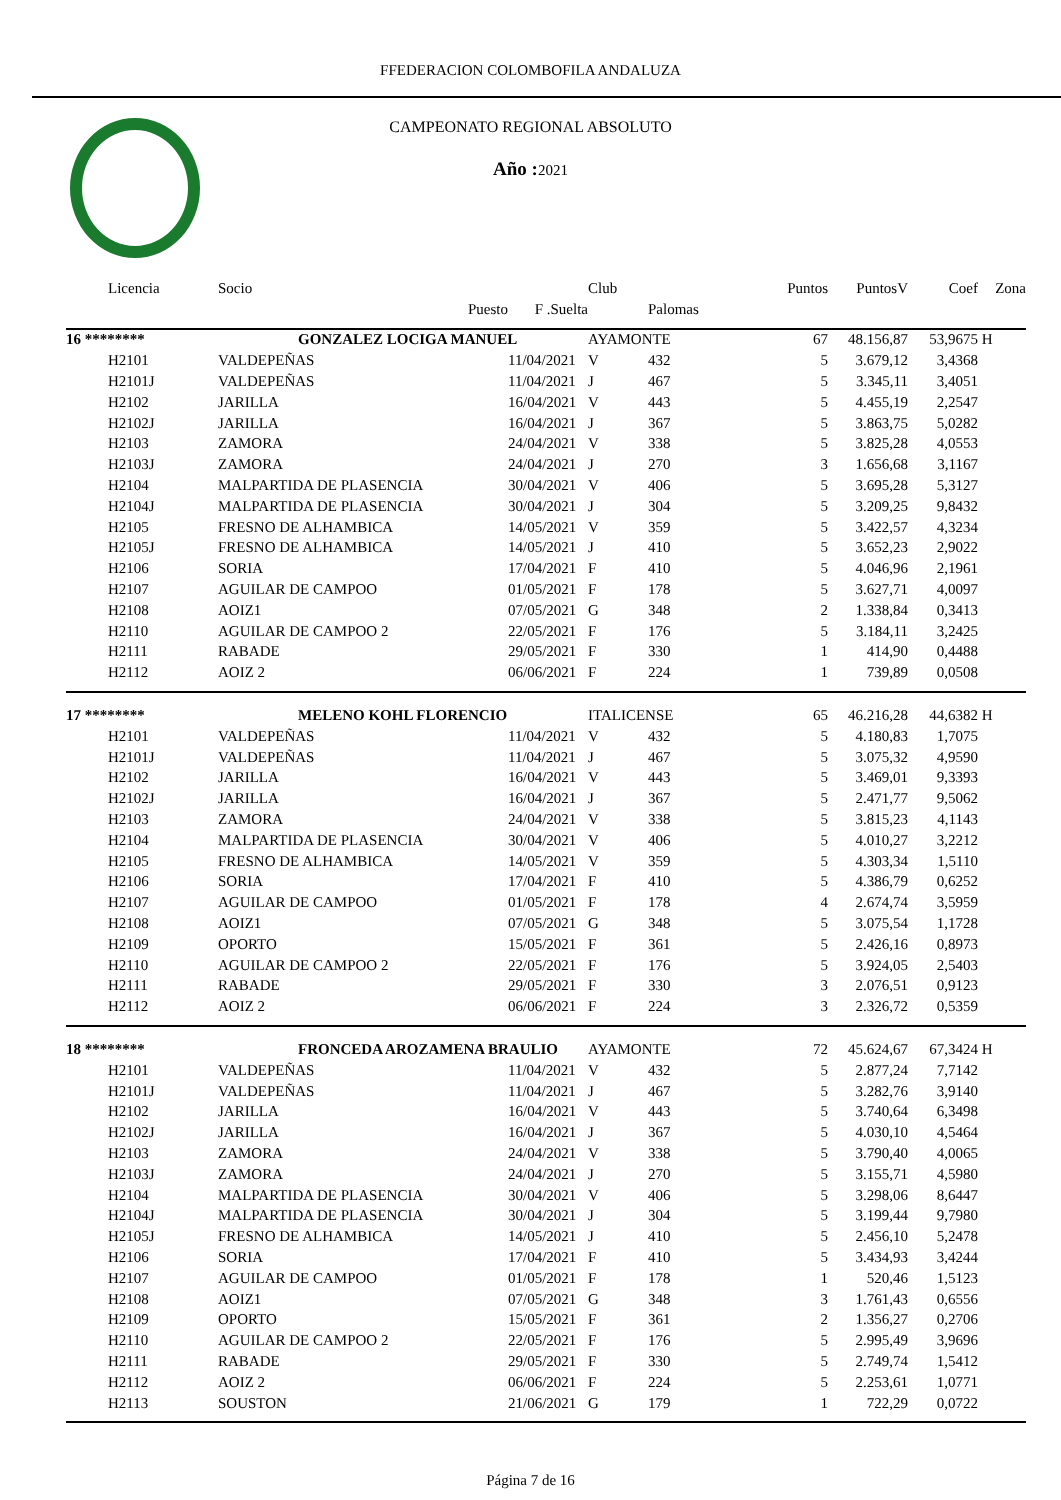FFEDERACION COLOMBOFILA ANDALUZA
CAMPEONATO REGIONAL ABSOLUTO
Año : 2021
| Licencia | Socio | | | Club | | Puntos | PuntosV | Coef | Zona |
| --- | --- | --- | --- | --- | --- | --- | --- | --- | --- |
| | | Puesto | F .Suelta | | Palomas | | | | |
| 16 ******** | GONZALEZ LOCIGA MANUEL | | | AYAMONTE | | 67 | 48.156,87 | 53,9675 | H |
| H2101 | VALDEPEÑAS | | 11/04/2021 | V | 432 | 5 | 3.679,12 | 3,4368 | |
| H2101J | VALDEPEÑAS | | 11/04/2021 | J | 467 | 5 | 3.345,11 | 3,4051 | |
| H2102 | JARILLA | | 16/04/2021 | V | 443 | 5 | 4.455,19 | 2,2547 | |
| H2102J | JARILLA | | 16/04/2021 | J | 367 | 5 | 3.863,75 | 5,0282 | |
| H2103 | ZAMORA | | 24/04/2021 | V | 338 | 5 | 3.825,28 | 4,0553 | |
| H2103J | ZAMORA | | 24/04/2021 | J | 270 | 3 | 1.656,68 | 3,1167 | |
| H2104 | MALPARTIDA DE PLASENCIA | | 30/04/2021 | V | 406 | 5 | 3.695,28 | 5,3127 | |
| H2104J | MALPARTIDA DE PLASENCIA | | 30/04/2021 | J | 304 | 5 | 3.209,25 | 9,8432 | |
| H2105 | FRESNO DE ALHAMBICA | | 14/05/2021 | V | 359 | 5 | 3.422,57 | 4,3234 | |
| H2105J | FRESNO DE ALHAMBICA | | 14/05/2021 | J | 410 | 5 | 3.652,23 | 2,9022 | |
| H2106 | SORIA | | 17/04/2021 | F | 410 | 5 | 4.046,96 | 2,1961 | |
| H2107 | AGUILAR DE CAMPOO | | 01/05/2021 | F | 178 | 5 | 3.627,71 | 4,0097 | |
| H2108 | AOIZ1 | | 07/05/2021 | G | 348 | 2 | 1.338,84 | 0,3413 | |
| H2110 | AGUILAR DE CAMPOO 2 | | 22/05/2021 | F | 176 | 5 | 3.184,11 | 3,2425 | |
| H2111 | RABADE | | 29/05/2021 | F | 330 | 1 | 414,90 | 0,4488 | |
| H2112 | AOIZ 2 | | 06/06/2021 | F | 224 | 1 | 739,89 | 0,0508 | |
| 17 ******** | MELENO KOHL FLORENCIO | | | ITALICENSE | | 65 | 46.216,28 | 44,6382 | H |
| H2101 | VALDEPEÑAS | | 11/04/2021 | V | 432 | 5 | 4.180,83 | 1,7075 | |
| H2101J | VALDEPEÑAS | | 11/04/2021 | J | 467 | 5 | 3.075,32 | 4,9590 | |
| H2102 | JARILLA | | 16/04/2021 | V | 443 | 5 | 3.469,01 | 9,3393 | |
| H2102J | JARILLA | | 16/04/2021 | J | 367 | 5 | 2.471,77 | 9,5062 | |
| H2103 | ZAMORA | | 24/04/2021 | V | 338 | 5 | 3.815,23 | 4,1143 | |
| H2104 | MALPARTIDA DE PLASENCIA | | 30/04/2021 | V | 406 | 5 | 4.010,27 | 3,2212 | |
| H2105 | FRESNO DE ALHAMBICA | | 14/05/2021 | V | 359 | 5 | 4.303,34 | 1,5110 | |
| H2106 | SORIA | | 17/04/2021 | F | 410 | 5 | 4.386,79 | 0,6252 | |
| H2107 | AGUILAR DE CAMPOO | | 01/05/2021 | F | 178 | 4 | 2.674,74 | 3,5959 | |
| H2108 | AOIZ1 | | 07/05/2021 | G | 348 | 5 | 3.075,54 | 1,1728 | |
| H2109 | OPORTO | | 15/05/2021 | F | 361 | 5 | 2.426,16 | 0,8973 | |
| H2110 | AGUILAR DE CAMPOO 2 | | 22/05/2021 | F | 176 | 5 | 3.924,05 | 2,5403 | |
| H2111 | RABADE | | 29/05/2021 | F | 330 | 3 | 2.076,51 | 0,9123 | |
| H2112 | AOIZ 2 | | 06/06/2021 | F | 224 | 3 | 2.326,72 | 0,5359 | |
| 18 ******** | FRONCEDA AROZAMENA BRAULIO | | | AYAMONTE | | 72 | 45.624,67 | 67,3424 | H |
| H2101 | VALDEPEÑAS | | 11/04/2021 | V | 432 | 5 | 2.877,24 | 7,7142 | |
| H2101J | VALDEPEÑAS | | 11/04/2021 | J | 467 | 5 | 3.282,76 | 3,9140 | |
| H2102 | JARILLA | | 16/04/2021 | V | 443 | 5 | 3.740,64 | 6,3498 | |
| H2102J | JARILLA | | 16/04/2021 | J | 367 | 5 | 4.030,10 | 4,5464 | |
| H2103 | ZAMORA | | 24/04/2021 | V | 338 | 5 | 3.790,40 | 4,0065 | |
| H2103J | ZAMORA | | 24/04/2021 | J | 270 | 5 | 3.155,71 | 4,5980 | |
| H2104 | MALPARTIDA DE PLASENCIA | | 30/04/2021 | V | 406 | 5 | 3.298,06 | 8,6447 | |
| H2104J | MALPARTIDA DE PLASENCIA | | 30/04/2021 | J | 304 | 5 | 3.199,44 | 9,7980 | |
| H2105J | FRESNO DE ALHAMBICA | | 14/05/2021 | J | 410 | 5 | 2.456,10 | 5,2478 | |
| H2106 | SORIA | | 17/04/2021 | F | 410 | 5 | 3.434,93 | 3,4244 | |
| H2107 | AGUILAR DE CAMPOO | | 01/05/2021 | F | 178 | 1 | 520,46 | 1,5123 | |
| H2108 | AOIZ1 | | 07/05/2021 | G | 348 | 3 | 1.761,43 | 0,6556 | |
| H2109 | OPORTO | | 15/05/2021 | F | 361 | 2 | 1.356,27 | 0,2706 | |
| H2110 | AGUILAR DE CAMPOO 2 | | 22/05/2021 | F | 176 | 5 | 2.995,49 | 3,9696 | |
| H2111 | RABADE | | 29/05/2021 | F | 330 | 5 | 2.749,74 | 1,5412 | |
| H2112 | AOIZ 2 | | 06/06/2021 | F | 224 | 5 | 2.253,61 | 1,0771 | |
| H2113 | SOUSTON | | 21/06/2021 | G | 179 | 1 | 722,29 | 0,0722 | |
Página 7 de 16